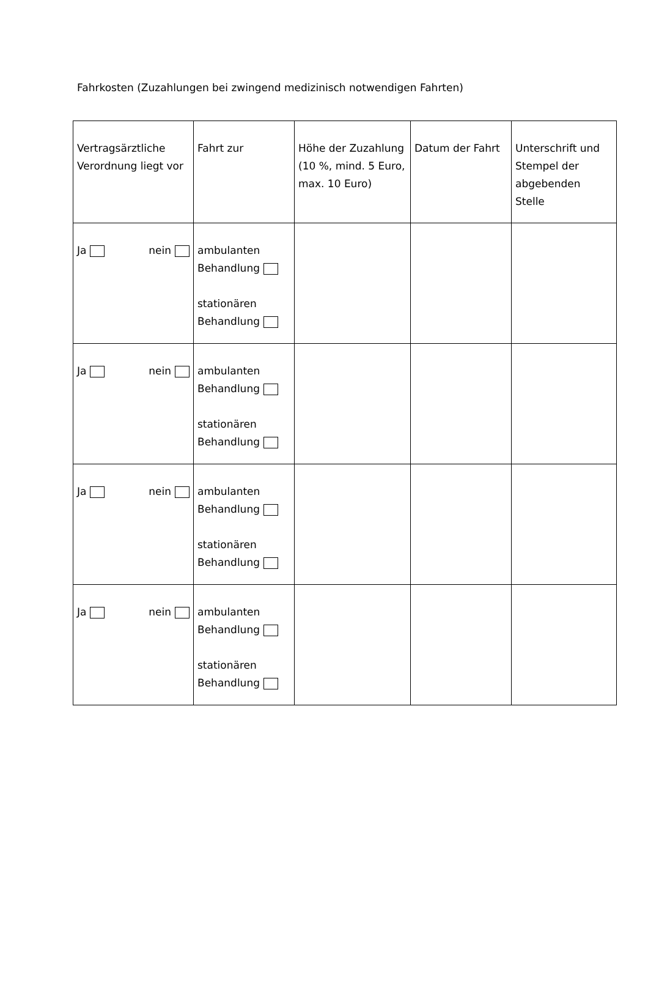Fahrkosten (Zuzahlungen bei zwingend medizinisch notwendigen Fahrten)
| Vertragsärztliche Verordnung liegt vor | Fahrt zur | Höhe der Zuzahlung (10 %, mind. 5 Euro, max. 10 Euro) | Datum der Fahrt | Unterschrift und Stempel der abgebenden Stelle |
| --- | --- | --- | --- | --- |
| Ja nein | ambulanten Behandlung stationären Behandlung | | | |
| Ja nein | ambulanten Behandlung stationären Behandlung | | | |
| Ja nein | ambulanten Behandlung stationären Behandlung | | | |
| Ja nein | ambulanten Behandlung stationären Behandlung | | | |